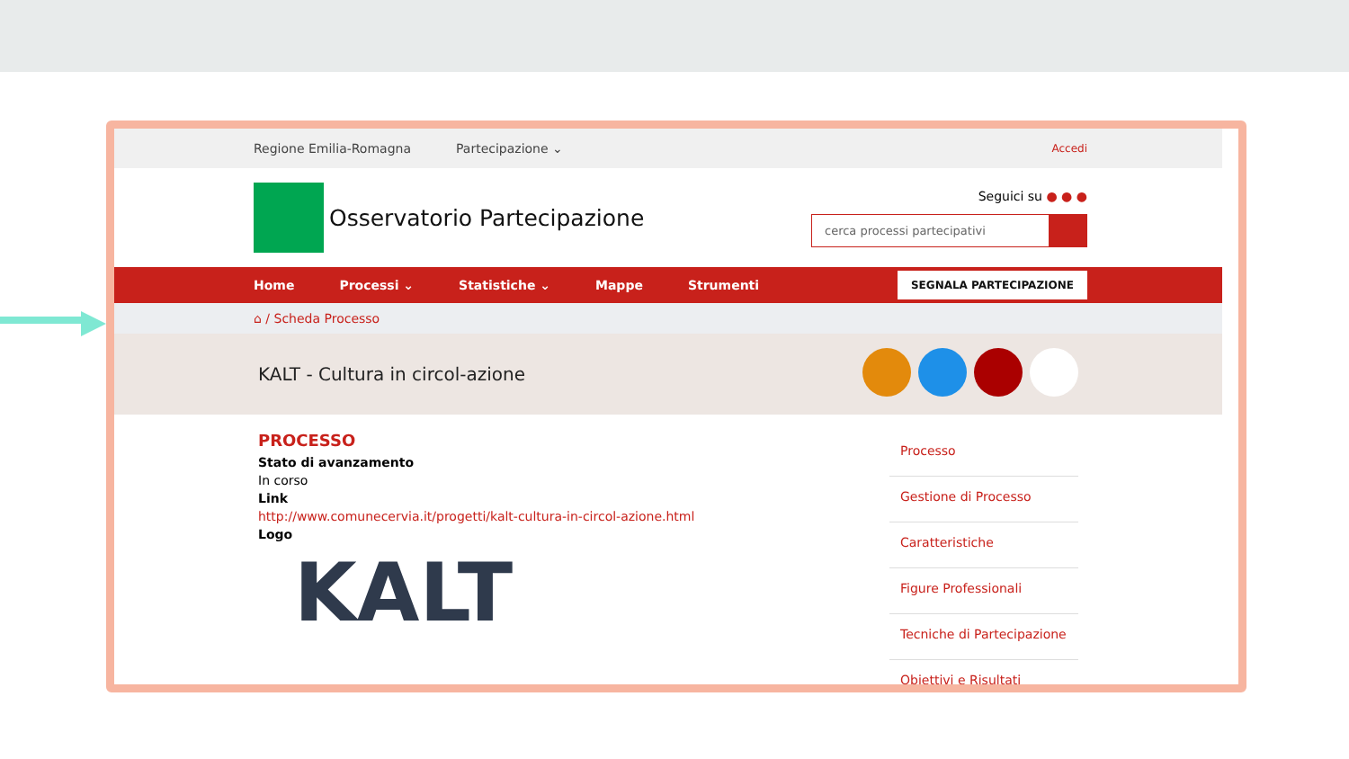Regione Emilia-Romagna Partecipazione ⌄ Accedi
Osservatorio Partecipazione
Seguici su ● ● ●
cerca processi partecipativi
Home Processi ⌄ Statistiche ⌄ Mappe Strumenti SEGNALA PARTECIPAZIONE
⌂ / Scheda Processo
KALT - Cultura in circol-azione
PROCESSO
Stato di avanzamento
In corso
Link
http://www.comunecervia.it/progetti/kalt-cultura-in-circol-azione.html
Logo
KALT
Processo
Gestione di Processo
Caratteristiche
Figure Professionali
Tecniche di Partecipazione
Obiettivi e Risultati